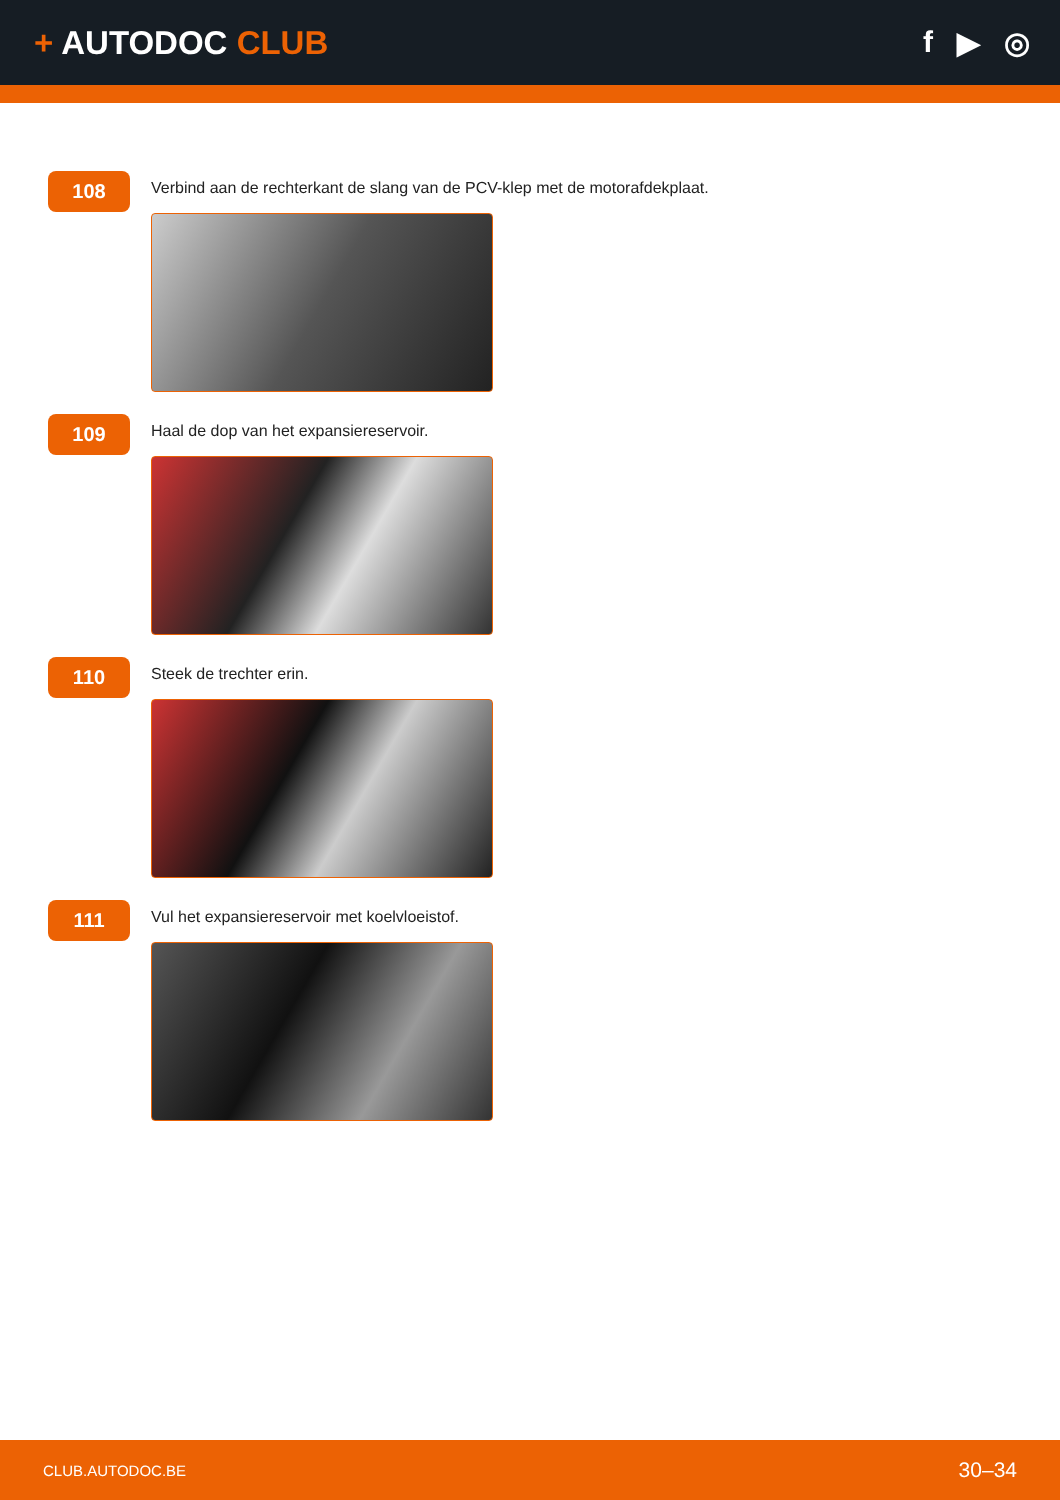+ AUTODOC CLUB f ▶ ◎
108
Verbind aan de rechterkant de slang van de PCV-klep met de motorafdekplaat.
109
Haal de dop van het expansiereservoir.
110
Steek de trechter erin.
111
Vul het expansiereservoir met koelvloeistof.
CLUB.AUTODOC.BE 30–34